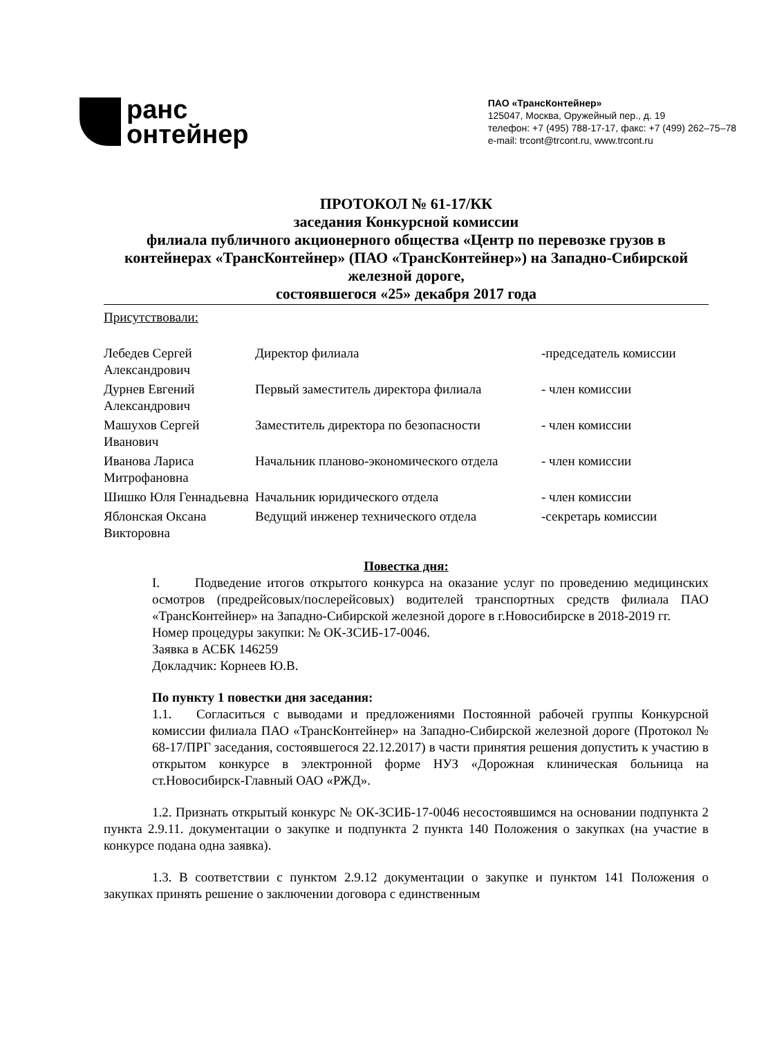рaнс
онтейнер
ПАО «ТрансКонтейнер»
125047, Москва, Оружейный пер., д. 19
телефон: +7 (495) 788-17-17, факс: +7 (499) 262–75–78
e-mail: trcont@trcont.ru, www.trcont.ru
ПРОТОКОЛ № 61-17/КК
заседания Конкурсной комиссии
филиала публичного акционерного общества «Центр по перевозке грузов в контейнерах «ТрансКонтейнер» (ПАО «ТрансКонтейнер») на Западно-Сибирской железной дороге,
состоявшегося «25» декабря 2017 года
Присутствовали:
| Лебедев Сергей Александрович | Директор филиала | -председатель комиссии |
| Дурнев Евгений Александрович | Первый заместитель директора филиала | - член комиссии |
| Машухов Сергей Иванович | Заместитель директора по безопасности | - член комиссии |
| Иванова Лариса Митрофановна | Начальник планово-экономического отдела | - член комиссии |
| Шишко Юля Геннадьевна | Начальник юридического отдела | - член комиссии |
| Яблонская Оксана Викторовна | Ведущий инженер технического отдела | -секретарь комиссии |
Повестка дня:
I. Подведение итогов открытого конкурса на оказание услуг по проведению медицинских осмотров (предрейсовых/послерейсовых) водителей транспортных средств филиала ПАО «ТрансКонтейнер» на Западно-Сибирской железной дороге в г.Новосибирске в 2018-2019 гг.
Номер процедуры закупки: № ОК-ЗСИБ-17-0046.
Заявка в АСБК 146259
Докладчик: Корнеев Ю.В.
По пункту 1 повестки дня заседания:
1.1. Согласиться с выводами и предложениями Постоянной рабочей группы Конкурсной комиссии филиала ПАО «ТрансКонтейнер» на Западно-Сибирской железной дороге (Протокол № 68-17/ПРГ заседания, состоявшегося 22.12.2017) в части принятия решения допустить к участию в открытом конкурсе в электронной форме НУЗ «Дорожная клиническая больница на ст.Новосибирск-Главный ОАО «РЖД».
1.2. Признать открытый конкурс № ОК-ЗСИБ-17-0046 несостоявшимся на основании подпункта 2 пункта 2.9.11. документации о закупке и подпункта 2 пункта 140 Положения о закупках (на участие в конкурсе подана одна заявка).
1.3. В соответствии с пунктом 2.9.12 документации о закупке и пунктом 141 Положения о закупках принять решение о заключении договора с единственным